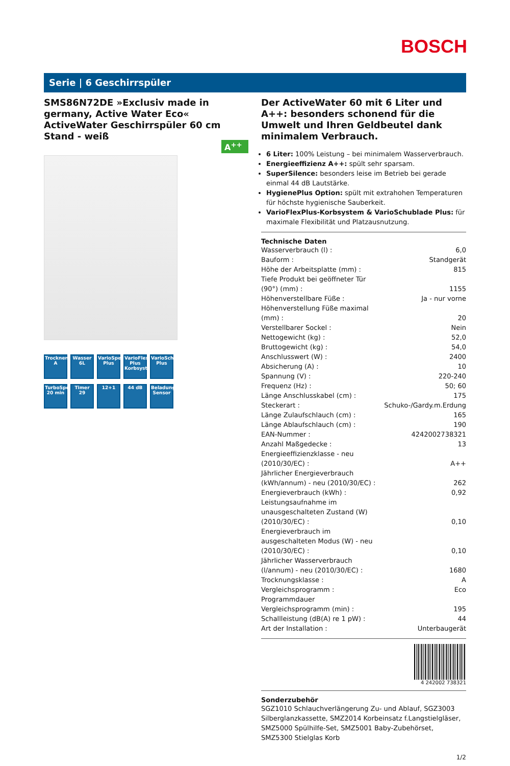BOSCH
Serie | 6 Geschirrspüler
A<sup>++</sup>
SMS86N72DE »Exclusiv made in germany, Active Water Eco«
ActiveWater Geschirrspüler 60 cm
Stand - weiß
Trocknen A
Wasser 6L
VarioSpeed Plus
VarioFlex Plus Korbsystem
VarioSchublade Plus
TurboSpeed 20 min
Timer 29
12+1
44 dB
Beladungs-Sensor
Der ActiveWater 60 mit 6 Liter und A++: besonders schonend für die Umwelt und Ihren Geldbeutel dank minimalem Verbrauch.
6 Liter: 100% Leistung – bei minimalem Wasserverbrauch.
Energieeffizienz A++: spült sehr sparsam.
SuperSilence: besonders leise im Betrieb bei gerade einmal 44 dB Lautstärke.
HygienePlus Option: spült mit extrahohen Temperaturen für höchste hygienische Sauberkeit.
VarioFlexPlus-Korbsystem & VarioSchublade Plus: für maximale Flexibilität und Platzausnutzung.
Technische Daten
| Wasserverbrauch (l) : | 6,0 |
| Bauform : | Standgerät |
| Höhe der Arbeitsplatte (mm) : | 815 |
| Tiefe Produkt bei geöffneter Tür (90°) (mm) : | 1155 |
| Höhenverstellbare Füße : | Ja - nur vorne |
| Höhenverstellung Füße maximal (mm) : | 20 |
| Verstellbarer Sockel : | Nein |
| Nettogewicht (kg) : | 52,0 |
| Bruttogewicht (kg) : | 54,0 |
| Anschlusswert (W) : | 2400 |
| Absicherung (A) : | 10 |
| Spannung (V) : | 220-240 |
| Frequenz (Hz) : | 50; 60 |
| Länge Anschlusskabel (cm) : | 175 |
| Steckerart : | Schuko-/Gardy.m.Erdung |
| Länge Zulaufschlauch (cm) : | 165 |
| Länge Ablaufschlauch (cm) : | 190 |
| EAN-Nummer : | 4242002738321 |
| Anzahl Maßgedecke : | 13 |
| Energieeffizienzklasse - neu (2010/30/EC) : | A++ |
| Jährlicher Energieverbrauch (kWh/annum) - neu (2010/30/EC) : | 262 |
| Energieverbrauch (kWh) : | 0,92 |
| Leistungsaufnahme im unausgeschalteten Zustand (W) (2010/30/EC) : | 0,10 |
| Energieverbrauch im ausgeschalteten Modus (W) - neu (2010/30/EC) : | 0,10 |
| Jährlicher Wasserverbrauch (l/annum) - neu (2010/30/EC) : | 1680 |
| Trocknungsklasse : | A |
| Vergleichsprogramm : | Eco |
| Programmdauer Vergleichsprogramm (min) : | 195 |
| Schallleistung (dB(A) re 1 pW) : | 44 |
| Art der Installation : | Unterbaugerät |
4 242002 738321
Sonderzubehör
SGZ1010 Schlauchverlängerung Zu- und Ablauf, SGZ3003 Silberglanzkassette, SMZ2014 Korbeinsatz f.Langstielgläser, SMZ5000 Spülhilfe-Set, SMZ5001 Baby-Zubehörset, SMZ5300 Stielglas Korb
1/2